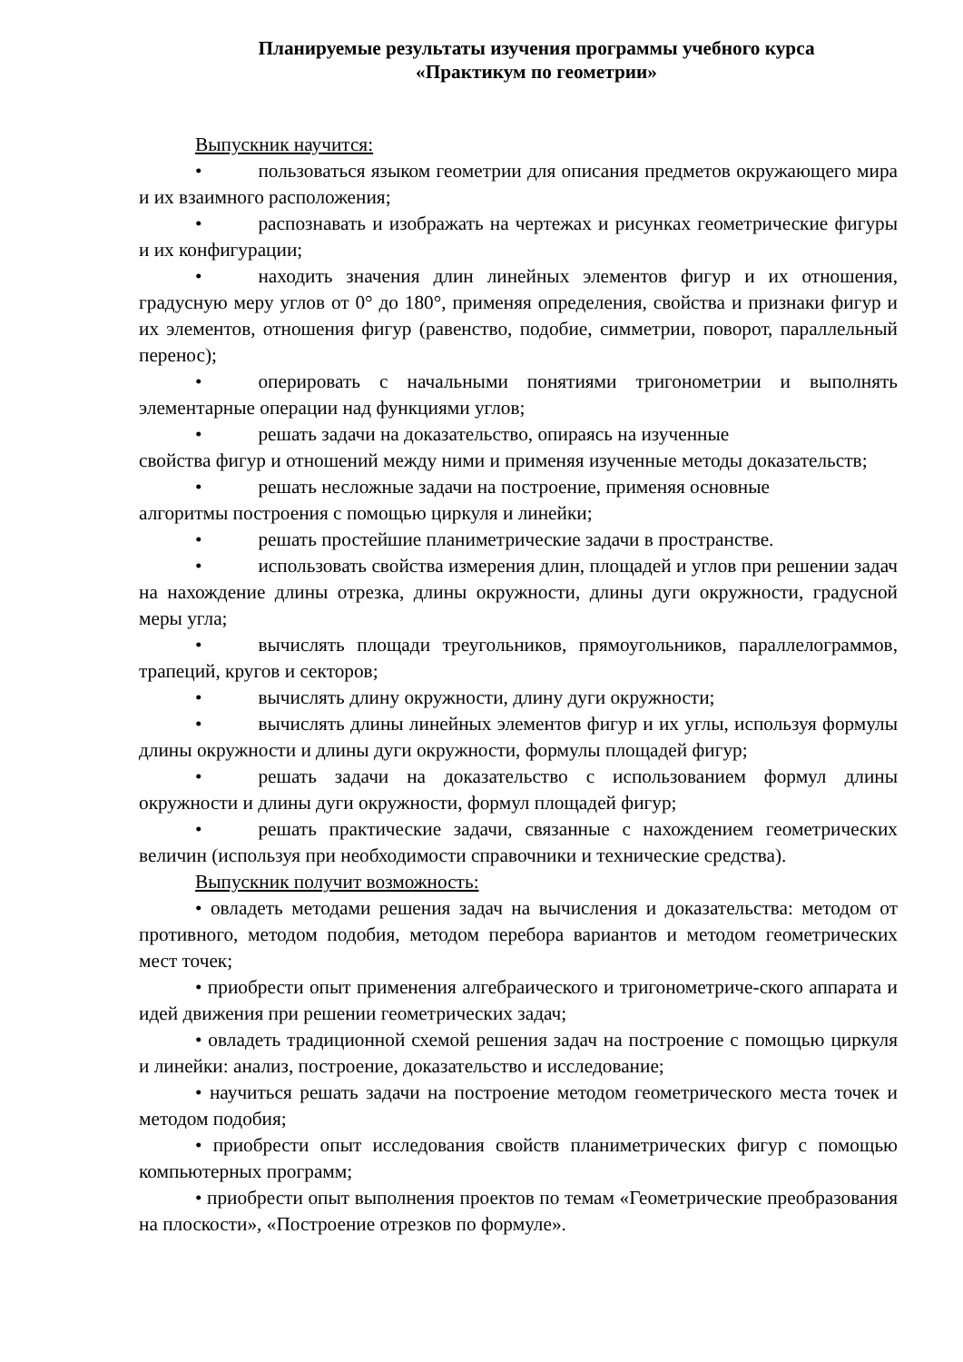Планируемые результаты изучения программы учебного курса
«Практикум по геометрии»
Выпускник научится:
• пользоваться языком геометрии для описания предметов окружающего мира и их взаимного расположения;
• распознавать и изображать на чертежах и рисунках геометрические фигуры и их конфигурации;
• находить значения длин линейных элементов фигур и их отношения, градусную меру углов от 0° до 180°, применяя определения, свойства и признаки фигур и их элементов, отношения фигур (равенство, подобие, симметрии, поворот, параллельный перенос);
• оперировать с начальными понятиями тригонометрии и выполнять элементарные операции над функциями углов;
• решать задачи на доказательство, опираясь на изученные
свойства фигур и отношений между ними и применяя изученные методы доказательств;
• решать несложные задачи на построение, применяя основные
алгоритмы построения с помощью циркуля и линейки;
• решать простейшие планиметрические задачи в пространстве.
• использовать свойства измерения длин, площадей и углов при решении задач на нахождение длины отрезка, длины окружности, длины дуги окружности, градусной меры угла;
• вычислять площади треугольников, прямоугольников, параллелограммов, трапеций, кругов и секторов;
• вычислять длину окружности, длину дуги окружности;
• вычислять длины линейных элементов фигур и их углы, используя формулы длины окружности и длины дуги окружности, формулы площадей фигур;
• решать задачи на доказательство с использованием формул длины окружности и длины дуги окружности, формул площадей фигур;
• решать практические задачи, связанные с нахождением геометрических величин (используя при необходимости справочники и технические средства).
Выпускник получит возможность:
• овладеть методами решения задач на вычисления и доказательства: методом от противного, методом подобия, методом перебора вариантов и методом геометрических мест точек;
• приобрести опыт применения алгебраического и тригонометриче-ского аппарата и идей движения при решении геометрических задач;
• овладеть традиционной схемой решения задач на построение с помощью циркуля и линейки: анализ, построение, доказательство и исследование;
• научиться решать задачи на построение методом геометрического места точек и методом подобия;
• приобрести опыт исследования свойств планиметрических фигур с помощью компьютерных программ;
• приобрести опыт выполнения проектов по темам «Геометрические преобразования на плоскости», «Построение отрезков по формуле».